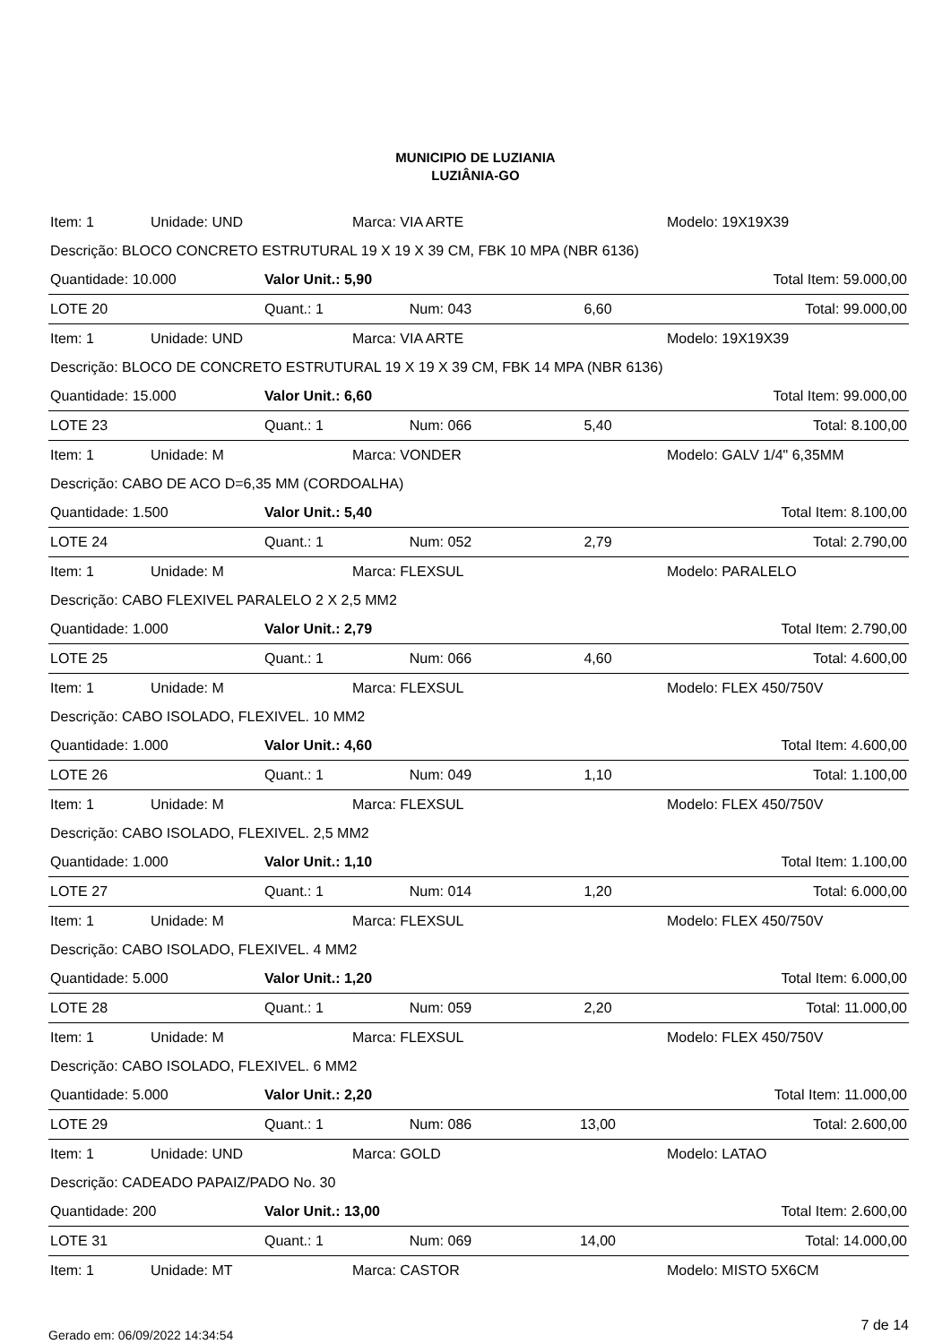MUNICIPIO DE LUZIANIA
LUZIÂNIA-GO
| Item: 1 | Unidade: UND | | Marca: VIA ARTE | | Modelo: 19X19X39 |
| Descrição: BLOCO CONCRETO ESTRUTURAL 19 X 19 X 39 CM, FBK 10 MPA (NBR 6136) | | | | | |
| Quantidade: 10.000 | | Valor Unit.: 5,90 | | | Total Item: 59.000,00 |
| LOTE 20 | | Quant.: 1 | Num: 043 | 6,60 | Total: 99.000,00 |
| Item: 1 | Unidade: UND | | Marca: VIA ARTE | | Modelo: 19X19X39 |
| Descrição: BLOCO DE CONCRETO ESTRUTURAL 19 X 19 X 39 CM, FBK 14 MPA (NBR 6136) | | | | | |
| Quantidade: 15.000 | | Valor Unit.: 6,60 | | | Total Item: 99.000,00 |
| LOTE 23 | | Quant.: 1 | Num: 066 | 5,40 | Total: 8.100,00 |
| Item: 1 | Unidade: M | | Marca: VONDER | | Modelo: GALV 1/4" 6,35MM |
| Descrição: CABO DE ACO D=6,35 MM (CORDOALHA) | | | | | |
| Quantidade: 1.500 | | Valor Unit.: 5,40 | | | Total Item: 8.100,00 |
| LOTE 24 | | Quant.: 1 | Num: 052 | 2,79 | Total: 2.790,00 |
| Item: 1 | Unidade: M | | Marca: FLEXSUL | | Modelo: PARALELO |
| Descrição: CABO FLEXIVEL PARALELO 2 X 2,5 MM2 | | | | | |
| Quantidade: 1.000 | | Valor Unit.: 2,79 | | | Total Item: 2.790,00 |
| LOTE 25 | | Quant.: 1 | Num: 066 | 4,60 | Total: 4.600,00 |
| Item: 1 | Unidade: M | | Marca: FLEXSUL | | Modelo: FLEX 450/750V |
| Descrição: CABO ISOLADO, FLEXIVEL. 10 MM2 | | | | | |
| Quantidade: 1.000 | | Valor Unit.: 4,60 | | | Total Item: 4.600,00 |
| LOTE 26 | | Quant.: 1 | Num: 049 | 1,10 | Total: 1.100,00 |
| Item: 1 | Unidade: M | | Marca: FLEXSUL | | Modelo: FLEX 450/750V |
| Descrição: CABO ISOLADO, FLEXIVEL. 2,5 MM2 | | | | | |
| Quantidade: 1.000 | | Valor Unit.: 1,10 | | | Total Item: 1.100,00 |
| LOTE 27 | | Quant.: 1 | Num: 014 | 1,20 | Total: 6.000,00 |
| Item: 1 | Unidade: M | | Marca: FLEXSUL | | Modelo: FLEX 450/750V |
| Descrição: CABO ISOLADO, FLEXIVEL. 4 MM2 | | | | | |
| Quantidade: 5.000 | | Valor Unit.: 1,20 | | | Total Item: 6.000,00 |
| LOTE 28 | | Quant.: 1 | Num: 059 | 2,20 | Total: 11.000,00 |
| Item: 1 | Unidade: M | | Marca: FLEXSUL | | Modelo: FLEX 450/750V |
| Descrição: CABO ISOLADO, FLEXIVEL. 6 MM2 | | | | | |
| Quantidade: 5.000 | | Valor Unit.: 2,20 | | | Total Item: 11.000,00 |
| LOTE 29 | | Quant.: 1 | Num: 086 | 13,00 | Total: 2.600,00 |
| Item: 1 | Unidade: UND | | Marca: GOLD | | Modelo: LATAO |
| Descrição: CADEADO PAPAIZ/PADO No. 30 | | | | | |
| Quantidade: 200 | | Valor Unit.: 13,00 | | | Total Item: 2.600,00 |
| LOTE 31 | | Quant.: 1 | Num: 069 | 14,00 | Total: 14.000,00 |
| Item: 1 | Unidade: MT | | Marca: CASTOR | | Modelo: MISTO 5X6CM |
Gerado em: 06/09/2022 14:34:54 7 de 14